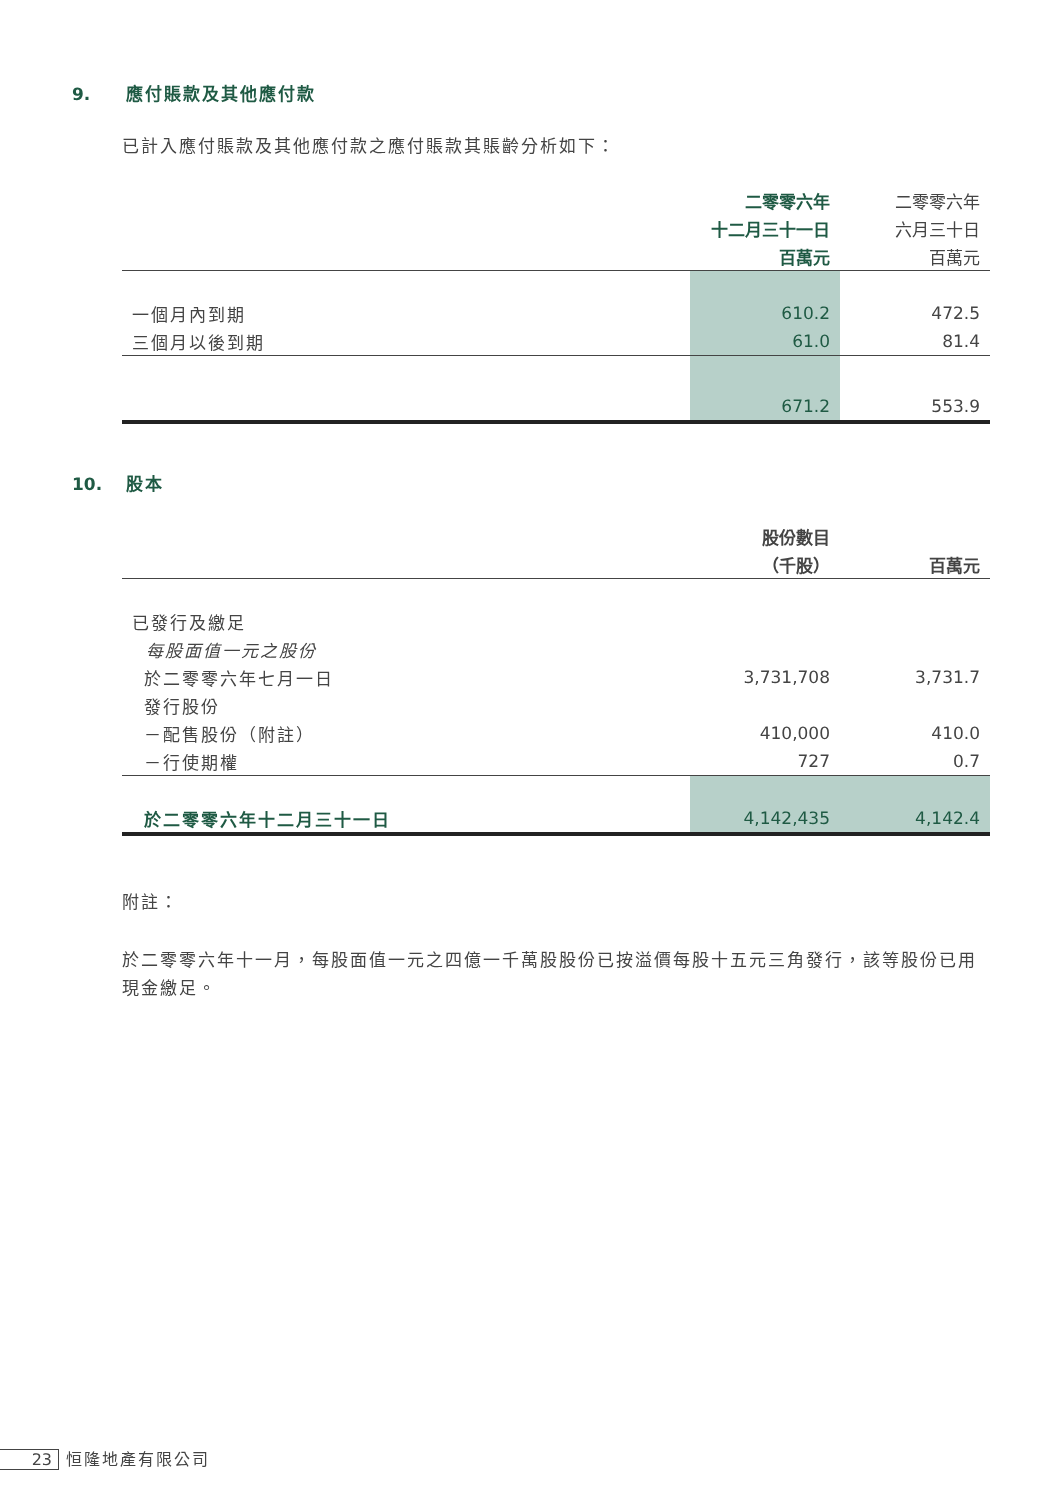9. 應付賬款及其他應付款
已計入應付賬款及其他應付款之應付賬款其賬齡分析如下：
| | 二零零六年 | 二零零六年 |
| | 十二月三十一日 | 六月三十日 |
| | 百萬元 | 百萬元 |
| 一個月內到期 | 610.2 | 472.5 |
| 三個月以後到期 | 61.0 | 81.4 |
| | 671.2 | 553.9 |
10. 股本
| | 股份數目 | |
| | （千股） | 百萬元 |
| 已發行及繳足 | | |
| 每股面值一元之股份 | | |
| 於二零零六年七月一日 | 3,731,708 | 3,731.7 |
| 發行股份 | | |
| －配售股份（附註） | 410,000 | 410.0 |
| －行使期權 | 727 | 0.7 |
| 於二零零六年十二月三十一日 | 4,142,435 | 4,142.4 |
附註：
於二零零六年十一月，每股面值一元之四億一千萬股股份已按溢價每股十五元三角發行，該等股份已用現金繳足。
23 恒隆地產有限公司